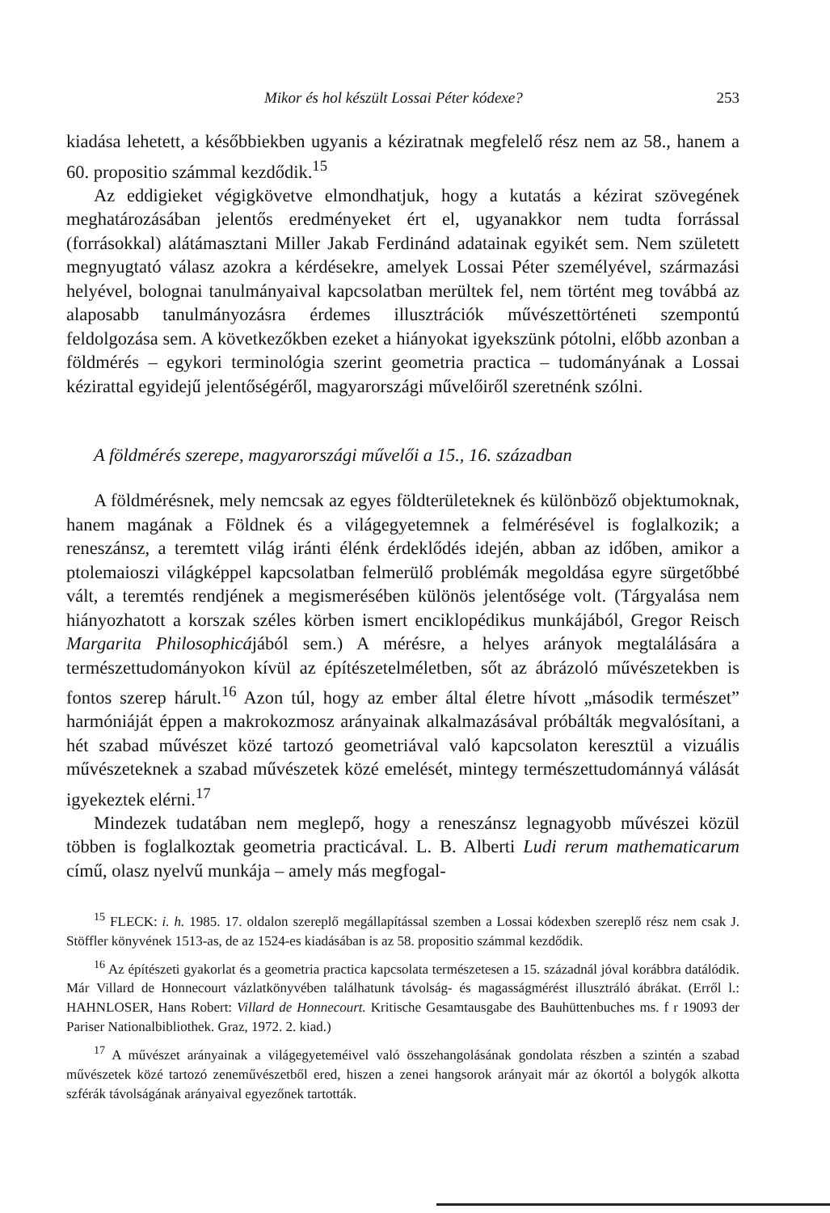Mikor és hol készült Lossai Péter kódexe? 253
kiadása lehetett, a későbbiekben ugyanis a kéziratnak megfelelő rész nem az 58., hanem a 60. propositio számmal kezdődik.<sup>15</sup>
Az eddigieket végigkövetve elmondhatjuk, hogy a kutatás a kézirat szövegének meghatározásában jelentős eredményeket ért el, ugyanakkor nem tudta forrással (forrásokkal) alátámasztani Miller Jakab Ferdinánd adatainak egyikét sem. Nem született megnyugtató válasz azokra a kérdésekre, amelyek Lossai Péter személyével, származási helyével, bolognai tanulmányaival kapcsolatban merültek fel, nem történt meg továbbá az alaposabb tanulmányozásra érdemes illusztrációk művészettörténeti szempontú feldolgozása sem. A következőkben ezeket a hiányokat igyekszünk pótolni, előbb azonban a földmérés – egykori terminológia szerint geometria practica – tudományának a Lossai kézirattal egyidejű jelentőségéről, magyarországi művelőiről szeretnénk szólni.
A földmérés szerepe, magyarországi művelői a 15., 16. században
A földmérésnek, mely nemcsak az egyes földterületeknek és különböző objektumoknak, hanem magának a Földnek és a világegyetemnek a felmérésével is foglalkozik; a reneszánsz, a teremtett világ iránti élénk érdeklődés idején, abban az időben, amikor a ptolemaioszi világképpel kapcsolatban felmerülő problémák megoldása egyre sürgetőbbé vált, a teremtés rendjének a megismerésében különös jelentősége volt. (Tárgyalása nem hiányozhatott a korszak széles körben ismert enciklopédikus munkájából, Gregor Reisch Margarita Philosophicájából sem.) A mérésre, a helyes arányok megtalálására a természettudományokon kívül az építészetelméletben, sőt az ábrázoló művészetekben is fontos szerep hárult.<sup>16</sup> Azon túl, hogy az ember által életre hívott „második természet” harmóniáját éppen a makrokozmosz arányainak alkalmazásával próbálták megvalósítani, a hét szabad művészet közé tartozó geometriával való kapcsolaton keresztül a vizuális művészeteknek a szabad művészetek közé emelését, mintegy természettudománnyá válását igyekeztek elérni.<sup>17</sup>
Mindezek tudatában nem meglepő, hogy a reneszánsz legnagyobb művészei közül többen is foglalkoztak geometria practicával. L. B. Alberti Ludi rerum mathematicarum című, olasz nyelvű munkája – amely más megfogal-
<sup>15</sup> FLECK: i. h. 1985. 17. oldalon szereplő megállapítással szemben a Lossai kódexben szereplő rész nem csak J. Stöffler könyvének 1513-as, de az 1524-es kiadásában is az 58. propositio számmal kezdődik.
<sup>16</sup> Az építészeti gyakorlat és a geometria practica kapcsolata természetesen a 15. századnál jóval korábbra datálódik. Már Villard de Honnecourt vázlatkönyvében találhatunk távolság- és magasságmérést illusztráló ábrákat. (Erről l.: HAHNLOSER, Hans Robert: Villard de Honnecourt. Kritische Gesamtausgabe des Bauhüttenbuches ms. f r 19093 der Pariser Nationalbibliothek. Graz, 1972. 2. kiad.)
<sup>17</sup> A művészet arányainak a világegyeteméivel való összehangolásának gondolata részben a szintén a szabad művészetek közé tartozó zeneművészetből ered, hiszen a zenei hangsorok arányait már az ókortól a bolygók alkotta szférák távolságának arányaival egyezőnek tartották.